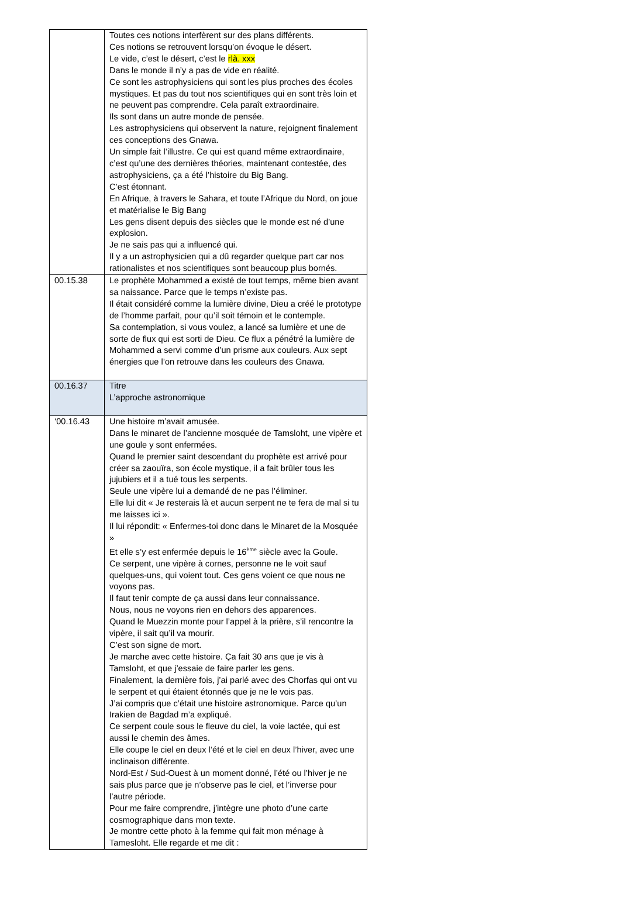| | Toutes ces notions interfèrent sur des plans différents. Ces notions se retrouvent lorsqu’on évoque le désert. Le vide, c’est le désert, c’est le rlà. xxx Dans le monde il n’y a pas de vide en réalité. Ce sont les astrophysiciens qui sont les plus proches des écoles mystiques. Et pas du tout nos scientifiques qui en sont très loin et ne peuvent pas comprendre. Cela paraît extraordinaire. Ils sont dans un autre monde de pensée. Les astrophysiciens qui observent la nature, rejoignent finalement ces conceptions des Gnawa. Un simple fait l’illustre. Ce qui est quand même extraordinaire, c’est qu’une des dernières théories, maintenant contestée, des astrophysiciens, ça a été l’histoire du Big Bang. C’est étonnant. En Afrique, à travers le Sahara, et toute l’Afrique du Nord, on joue et matérialise le Big Bang Les gens disent depuis des siècles que le monde est né d’une explosion. Je ne sais pas qui a influencé qui. Il y a un astrophysicien qui a dû regarder quelque part car nos rationalistes et nos scientifiques sont beaucoup plus bornés. |
| 00.15.38 | Le prophète Mohammed a existé de tout temps, même bien avant sa naissance. Parce que le temps n’existe pas. Il était considéré comme la lumière divine, Dieu a créé le prototype de l’homme parfait, pour qu’il soit témoin et le contemple. Sa contemplation, si vous voulez, a lancé sa lumière et une de sorte de flux qui est sorti de Dieu. Ce flux a pénétré la lumière de Mohammed a servi comme d’un prisme aux couleurs. Aux sept énergies que l’on retrouve dans les couleurs des Gnawa. |
| 00.16.37 | Titre L’approche astronomique |
| ‘00.16.43 | Une histoire m’avait amusée. Dans le minaret de l’ancienne mosquée de Tamsloht, une vipère et une goule y sont enfermées. Quand le premier saint descendant du prophète est arrivé pour créer sa zaouïra, son école mystique, il a fait brûler tous les jujubiers et il a tué tous les serpents. Seule une vipère lui a demandé de ne pas l’éliminer. Elle lui dit « Je resterais là et aucun serpent ne te fera de mal si tu me laisses ici ». Il lui répondit: « Enfermes-toi donc dans le Minaret de la Mosquée » Et elle s’y est enfermée depuis le 16<sup>ème</sup> siècle avec la Goule. Ce serpent, une vipère à cornes, personne ne le voit sauf quelques-uns, qui voient tout. Ces gens voient ce que nous ne voyons pas. Il faut tenir compte de ça aussi dans leur connaissance. Nous, nous ne voyons rien en dehors des apparences. Quand le Muezzin monte pour l’appel à la prière, s’il rencontre la vipère, il sait qu’il va mourir. C’est son signe de mort. Je marche avec cette histoire. Ça fait 30 ans que je vis à Tamsloht, et que j’essaie de faire parler les gens. Finalement, la dernière fois, j’ai parlé avec des Chorfas qui ont vu le serpent et qui étaient étonnés que je ne le vois pas. J’ai compris que c’était une histoire astronomique. Parce qu’un Irakien de Bagdad m’a expliqué. Ce serpent coule sous le fleuve du ciel, la voie lactée, qui est aussi le chemin des âmes. Elle coupe le ciel en deux l’été et le ciel en deux l’hiver, avec une inclinaison différente. Nord-Est / Sud-Ouest à un moment donné, l’été ou l’hiver je ne sais plus parce que je n’observe pas le ciel, et l’inverse pour l’autre période. Pour me faire comprendre, j’intègre une photo d’une carte cosmographique dans mon texte. Je montre cette photo à la femme qui fait mon ménage à Tamesloht. Elle regarde et me dit : |